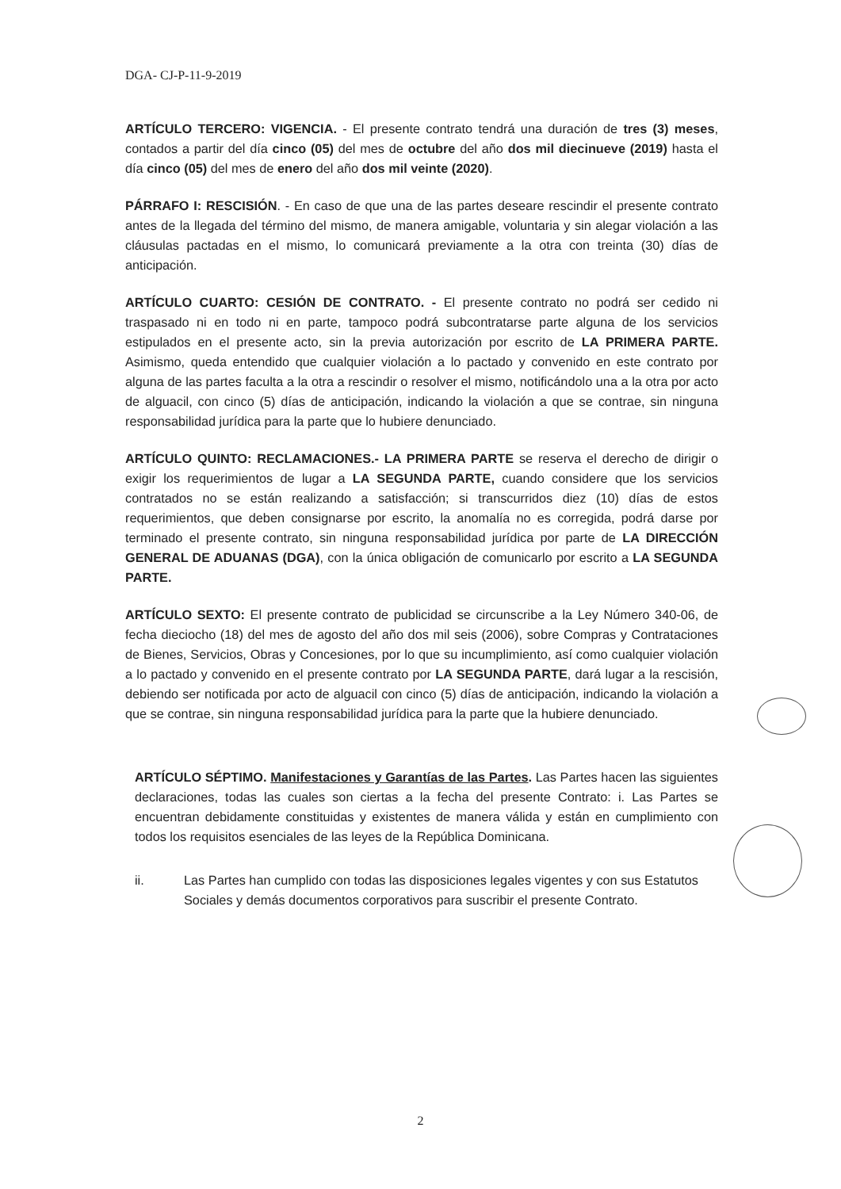DGA- CJ-P-11-9-2019
ARTÍCULO TERCERO: VIGENCIA. - El presente contrato tendrá una duración de tres (3) meses, contados a partir del día cinco (05) del mes de octubre del año dos mil diecinueve (2019) hasta el día cinco (05) del mes de enero del año dos mil veinte (2020).
PÁRRAFO I: RESCISIÓN. - En caso de que una de las partes deseare rescindir el presente contrato antes de la llegada del término del mismo, de manera amigable, voluntaria y sin alegar violación a las cláusulas pactadas en el mismo, lo comunicará previamente a la otra con treinta (30) días de anticipación.
ARTÍCULO CUARTO: CESIÓN DE CONTRATO. - El presente contrato no podrá ser cedido ni traspasado ni en todo ni en parte, tampoco podrá subcontratarse parte alguna de los servicios estipulados en el presente acto, sin la previa autorización por escrito de LA PRIMERA PARTE. Asimismo, queda entendido que cualquier violación a lo pactado y convenido en este contrato por alguna de las partes faculta a la otra a rescindir o resolver el mismo, notificándolo una a la otra por acto de alguacil, con cinco (5) días de anticipación, indicando la violación a que se contrae, sin ninguna responsabilidad jurídica para la parte que lo hubiere denunciado.
ARTÍCULO QUINTO: RECLAMACIONES.- LA PRIMERA PARTE se reserva el derecho de dirigir o exigir los requerimientos de lugar a LA SEGUNDA PARTE, cuando considere que los servicios contratados no se están realizando a satisfacción; si transcurridos diez (10) días de estos requerimientos, que deben consignarse por escrito, la anomalía no es corregida, podrá darse por terminado el presente contrato, sin ninguna responsabilidad jurídica por parte de LA DIRECCIÓN GENERAL DE ADUANAS (DGA), con la única obligación de comunicarlo por escrito a LA SEGUNDA PARTE.
ARTÍCULO SEXTO: El presente contrato de publicidad se circunscribe a la Ley Número 340-06, de fecha dieciocho (18) del mes de agosto del año dos mil seis (2006), sobre Compras y Contrataciones de Bienes, Servicios, Obras y Concesiones, por lo que su incumplimiento, así como cualquier violación a lo pactado y convenido en el presente contrato por LA SEGUNDA PARTE, dará lugar a la rescisión, debiendo ser notificada por acto de alguacil con cinco (5) días de anticipación, indicando la violación a que se contrae, sin ninguna responsabilidad jurídica para la parte que la hubiere denunciado.
ARTÍCULO SÉPTIMO. Manifestaciones y Garantías de las Partes. Las Partes hacen las siguientes declaraciones, todas las cuales son ciertas a la fecha del presente Contrato: i. Las Partes se encuentran debidamente constituidas y existentes de manera válida y están en cumplimiento con todos los requisitos esenciales de las leyes de la República Dominicana.
ii. Las Partes han cumplido con todas las disposiciones legales vigentes y con sus Estatutos Sociales y demás documentos corporativos para suscribir el presente Contrato.
2